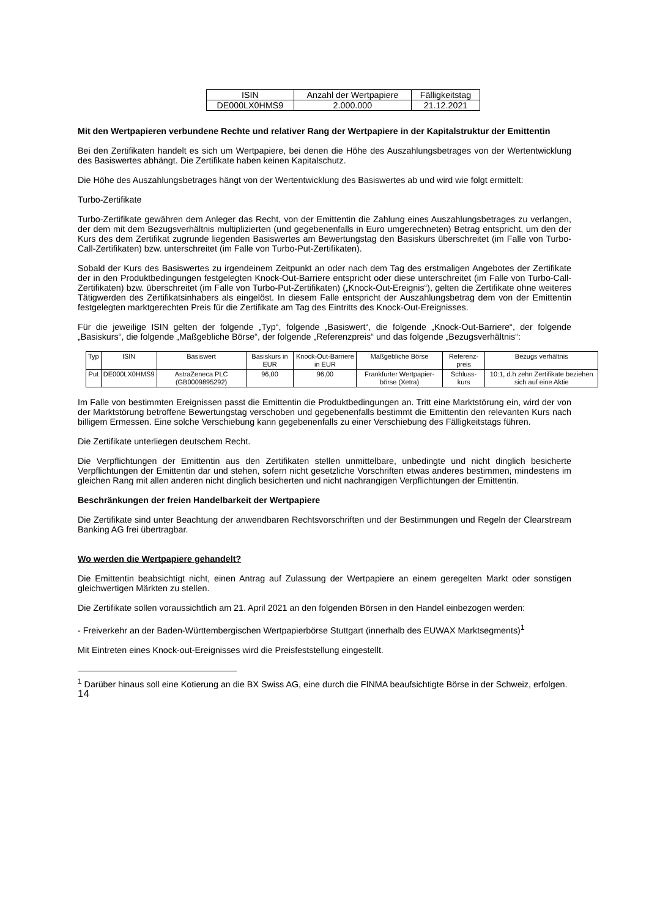| ISIN | Anzahl der Wertpapiere | Fälligkeitstag |
| DE000LX0HMS9 | 2.000.000 | 21.12.2021 |
Mit den Wertpapieren verbundene Rechte und relativer Rang der Wertpapiere in der Kapitalstruktur der Emittentin
Bei den Zertifikaten handelt es sich um Wertpapiere, bei denen die Höhe des Auszahlungsbetrages von der Wertentwicklung des Basiswertes abhängt. Die Zertifikate haben keinen Kapitalschutz.
Die Höhe des Auszahlungsbetrages hängt von der Wertentwicklung des Basiswertes ab und wird wie folgt ermittelt:
Turbo-Zertifikate
Turbo-Zertifikate gewähren dem Anleger das Recht, von der Emittentin die Zahlung eines Auszahlungsbetrages zu verlangen, der dem mit dem Bezugsverhältnis multiplizierten (und gegebenenfalls in Euro umgerechneten) Betrag entspricht, um den der Kurs des dem Zertifikat zugrunde liegenden Basiswertes am Bewertungstag den Basiskurs überschreitet (im Falle von Turbo-Call-Zertifikaten) bzw. unterschreitet (im Falle von Turbo-Put-Zertifikaten).
Sobald der Kurs des Basiswertes zu irgendeinem Zeitpunkt an oder nach dem Tag des erstmaligen Angebotes der Zertifikate der in den Produktbedingungen festgelegten Knock-Out-Barriere entspricht oder diese unterschreitet (im Falle von Turbo-Call-Zertifikaten) bzw. überschreitet (im Falle von Turbo-Put-Zertifikaten) („Knock-Out-Ereignis“), gelten die Zertifikate ohne weiteres Tätigwerden des Zertifikatsinhabers als eingelöst. In diesem Falle entspricht der Auszahlungsbetrag dem von der Emittentin festgelegten marktgerechten Preis für die Zertifikate am Tag des Eintritts des Knock-Out-Ereignisses.
Für die jeweilige ISIN gelten der folgende „Typ“, folgende „Basiswert“, die folgende „Knock-Out-Barriere“, der folgende „Basiskurs“, die folgende „Maßgebliche Börse“, der folgende „Referenzpreis“ und das folgende „Bezugsverhältnis“:
| Typ | ISIN | Basiswert | Basiskurs in EUR | Knock-Out-Barriere in EUR | Maßgebliche Börse | Referenz-preis | Bezugs verhältnis |
| --- | --- | --- | --- | --- | --- | --- | --- |
| Put | DE000LX0HMS9 | AstraZeneca PLC (GB0009895292) | 96,00 | 96,00 | Frankfurter Wertpapier-börse (Xetra) | Schluss-kurs | 10:1, d.h zehn Zertifikate beziehen sich auf eine Aktie |
Im Falle von bestimmten Ereignissen passt die Emittentin die Produktbedingungen an. Tritt eine Marktstörung ein, wird der von der Marktstörung betroffene Bewertungstag verschoben und gegebenenfalls bestimmt die Emittentin den relevanten Kurs nach billigem Ermessen. Eine solche Verschiebung kann gegebenenfalls zu einer Verschiebung des Fälligkeitstags führen.
Die Zertifikate unterliegen deutschem Recht.
Die Verpflichtungen der Emittentin aus den Zertifikaten stellen unmittelbare, unbedingte und nicht dinglich besicherte Verpflichtungen der Emittentin dar und stehen, sofern nicht gesetzliche Vorschriften etwas anderes bestimmen, mindestens im gleichen Rang mit allen anderen nicht dinglich besicherten und nicht nachrangigen Verpflichtungen der Emittentin.
Beschränkungen der freien Handelbarkeit der Wertpapiere
Die Zertifikate sind unter Beachtung der anwendbaren Rechtsvorschriften und der Bestimmungen und Regeln der Clearstream Banking AG frei übertragbar.
Wo werden die Wertpapiere gehandelt?
Die Emittentin beabsichtigt nicht, einen Antrag auf Zulassung der Wertpapiere an einem geregelten Markt oder sonstigen gleichwertigen Märkten zu stellen.
Die Zertifikate sollen voraussichtlich am 21. April 2021 an den folgenden Börsen in den Handel einbezogen werden:
- Freiverkehr an der Baden-Württembergischen Wertpapierbörse Stuttgart (innerhalb des EUWAX Marktsegments)<sup>1</sup>
Mit Eintreten eines Knock-out-Ereignisses wird die Preisfeststellung eingestellt.
<sup>1</sup> Darüber hinaus soll eine Kotierung an die BX Swiss AG, eine durch die FINMA beaufsichtigte Börse in der Schweiz, erfolgen.
14